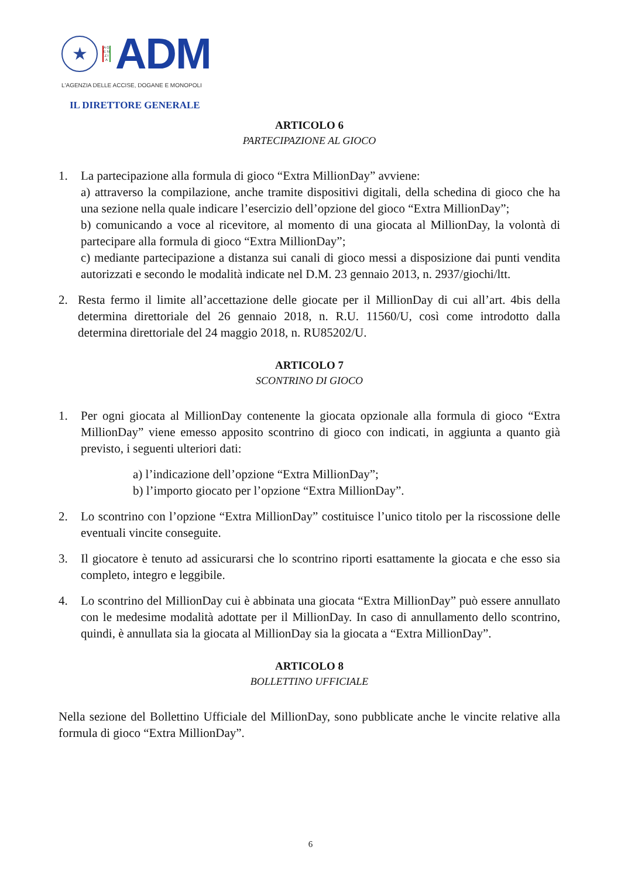★
A G E N Z I A
ADM
L'AGENZIA DELLE ACCISE, DOGANE E MONOPOLI
IL DIRETTORE GENERALE
ARTICOLO 6
PARTECIPAZIONE AL GIOCO
1. La partecipazione alla formula di gioco “Extra MillionDay” avviene:
a) attraverso la compilazione, anche tramite dispositivi digitali, della schedina di gioco che ha una sezione nella quale indicare l’esercizio dell’opzione del gioco “Extra MillionDay”;
b) comunicando a voce al ricevitore, al momento di una giocata al MillionDay, la volontà di partecipare alla formula di gioco “Extra MillionDay”;
c) mediante partecipazione a distanza sui canali di gioco messi a disposizione dai punti vendita autorizzati e secondo le modalità indicate nel D.M. 23 gennaio 2013, n. 2937/giochi/ltt.
2. Resta fermo il limite all’accettazione delle giocate per il MillionDay di cui all’art. 4bis della determina direttoriale del 26 gennaio 2018, n. R.U. 11560/U, così come introdotto dalla determina direttoriale del 24 maggio 2018, n. RU85202/U.
ARTICOLO 7
SCONTRINO DI GIOCO
1. Per ogni giocata al MillionDay contenente la giocata opzionale alla formula di gioco “Extra MillionDay” viene emesso apposito scontrino di gioco con indicati, in aggiunta a quanto già previsto, i seguenti ulteriori dati:
a) l’indicazione dell’opzione “Extra MillionDay”;
b) l’importo giocato per l’opzione “Extra MillionDay”.
2. Lo scontrino con l’opzione “Extra MillionDay” costituisce l’unico titolo per la riscossione delle eventuali vincite conseguite.
3. Il giocatore è tenuto ad assicurarsi che lo scontrino riporti esattamente la giocata e che esso sia completo, integro e leggibile.
4. Lo scontrino del MillionDay cui è abbinata una giocata “Extra MillionDay” può essere annullato con le medesime modalità adottate per il MillionDay. In caso di annullamento dello scontrino, quindi, è annullata sia la giocata al MillionDay sia la giocata a “Extra MillionDay”.
ARTICOLO 8
BOLLETTINO UFFICIALE
Nella sezione del Bollettino Ufficiale del MillionDay, sono pubblicate anche le vincite relative alla formula di gioco “Extra MillionDay”.
6